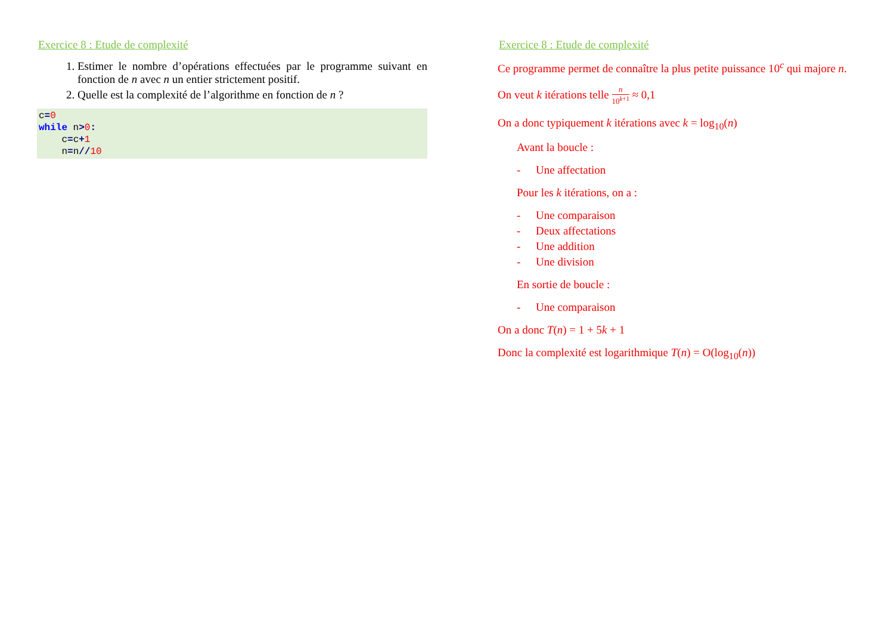Exercice 8 : Etude de complexité
1. Estimer le nombre d’opérations effectuées par le programme suivant en fonction de n avec n un entier strictement positif.
2. Quelle est la complexité de l’algorithme en fonction de n ?
c=0
while n>0:
    c=c+1
    n=n//10
Exercice 8 : Etude de complexité
Ce programme permet de connaître la plus petite puissance 10<sup>c</sup> qui majore n.
On veut k itérations telle n 10<sup>k+1</sup> ≈ 0,1
On a donc typiquement k itérations avec k = log<sub>10</sub>(n)
Avant la boucle :
- Une affectation
Pour les k itérations, on a :
- Une comparaison
- Deux affectations
- Une addition
- Une division
En sortie de boucle :
- Une comparaison
On a donc T(n) = 1 + 5k + 1
Donc la complexité est logarithmique T(n) = O(log<sub>10</sub>(n))